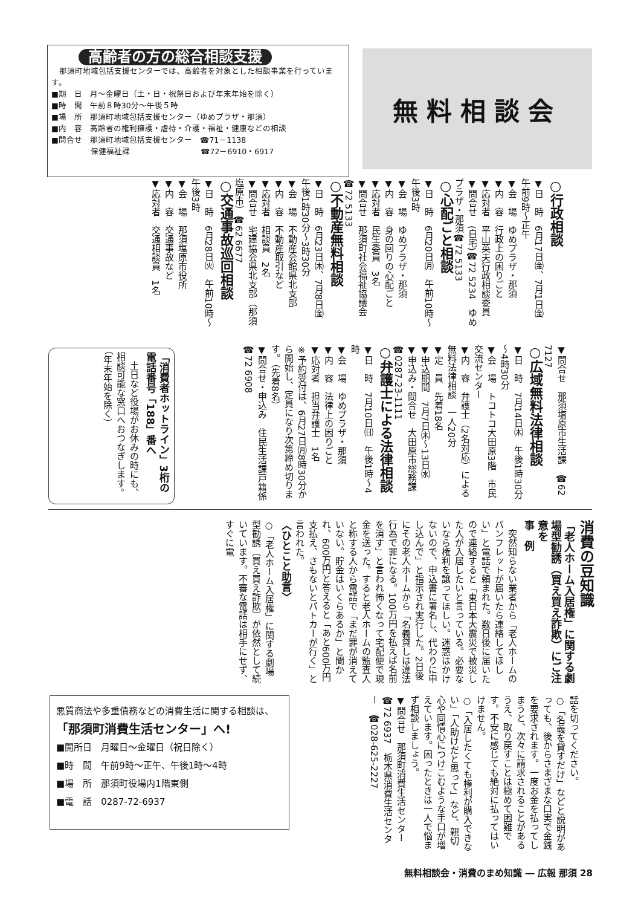高齢者の方の総合相談支援
　那須町地域包括支援センターでは、高齢者を対象とした相談事業を行っています。
■期　日　月～金曜日（土・日・祝祭日および年末年始を除く）
■時　間　午前８時30分～午後５時
■場　所　那須町地域包括支援センター（ゆめプラザ・那須）
■内　容　高齢者の権利擁護・虐待・介護・福祉・健康などの相談
■問合せ　那須町地域包括支援センター　☎71－1138
　　　　　保健福祉課　　　　　　　　　☎72－6910・6917
無料相談会
○行政相談
▼日　時　6月17日㈮、7月1日㈮　午前9時～正午
▼会　場　ゆめプラザ・那須
▼内　容　行政上の困りごと
▼応対者　平山英夫行政相談委員
▼問合せ　(自宅)☎72 5234　ゆめプラザ・那須☎72 5133
○心配ごと相談
▼日　時　6月20日㈪　午前10時～午後3時
▼会　場　ゆめプラザ・那須
▼内　容　身の回りの心配ごと
▼応対者　民生委員　3名
▼問合せ　那須町社会福祉協議会　☎72 5133
○不動産無料相談
▼日　時　6月23日㈭、7月8日㈮　午後1時30分～3時30分
▼会　場　不動産会館県北支部
▼内　容　不動産取引など
▼応対者　相談員　2名
▼問合せ　宅建協会県北支部（那須塩原市）☎62 6677
○交通事故巡回相談
▼日　時　6月28日㈫　午前10時～午後3時
▼会　場　那須塩原市役所
▼内　容　交通事故など
▼応対者　交通相談員　1名
▼問合せ　那須塩原市生活課　☎62 7127
○広域無料法律相談
▼日　時　7月14日㈭　午後1時30分～4時30分
▼会　場　トコトコ大田原3階　市民交流センター
▼内　容　弁護士（2名対応）による無料法律相談　一人20分
▼定　員　先着18名
▼申込期間　7月7日㈭～13日㈬
▼申込み・問合せ　大田原市総務課　☎0287-23-1111
○弁護士による法律相談
▼日　時　7月10日㈰　午後1時～4時
▼会　場　ゆめプラザ・那須
▼内　容　法律上の困りごと
▼応対者　担当弁護士　1名
※予約受付は、6月27日㈪8時30分から開始し、定員になり次第締め切ります。（先着8名）
▼問合せ・申込み　住民生活課戸籍係　☎72 6908
「消費者ホットライン」3桁の電話番号「188」番へ
　土日など役場がお休みの時にも、相談可能な窓口へおつなぎします。（年末年始を除く）
消費の豆知識
「老人ホーム入居権」に関する劇場型勧誘（買え買え詐欺）にご注意を
事　例
　突然知らない業者から「老人ホームのパンフレットが届いたら連絡してほしい」と電話で頼まれた。数日後に届いたので連絡すると「東日本大震災で被災した人が入居したいと言っている。必要ないなら権利を譲ってほしい。迷惑はかけないので、申込書に署名し、代わりに申し込んで」と指示され実行した。2日後にその老人ホームから「名義貸しは違法行為で罪になる。100万円を払えば名前を消す」と言われ怖くなって宅配便で現金を送った。すると老人ホームの監査人と称する人から電話で「まだ罪が消えていない。貯金はいくらあるか」と聞かれ、600万円と答えると「あと600万円支払え、さもないとパトカーが行く」と言われた。
〈ひとこと助言〉
○「老人ホーム入居権」に関する劇場型勧誘（買え買え詐欺）が依然として続いています。不審な電話は相手にせず、すぐに電
話を切ってください。
○「名義を貸すだけ」などと説明があっても、後からさまざまな口実で金銭を要求されます。一度お金を払ってしまうと、次々に請求されることがあるうえ、取り戻すことは極めて困難です。不安に感じても絶対に払ってはいけません。
○「入居したくても権利が購入できない」「人助けだと思って」など、親切心や同情心につけこむような手口が増えています。困ったときは一人で悩まず相談しましょう。
▼問合せ　那須町消費生活センター　☎72 6937　栃木県消費生活センター　☎028-625-2227
悪質商法や多重債務などの消費生活に関する相談は、
「那須町消費生活センター」へ!
■開所日　月曜日～金曜日（祝日除く）
■時　間　午前9時～正午、午後1時～4時
■場　所　那須町役場内1階東側
■電　話　0287-72-6937
無料相談会・消費のまめ知識 ― 広報 那須 28